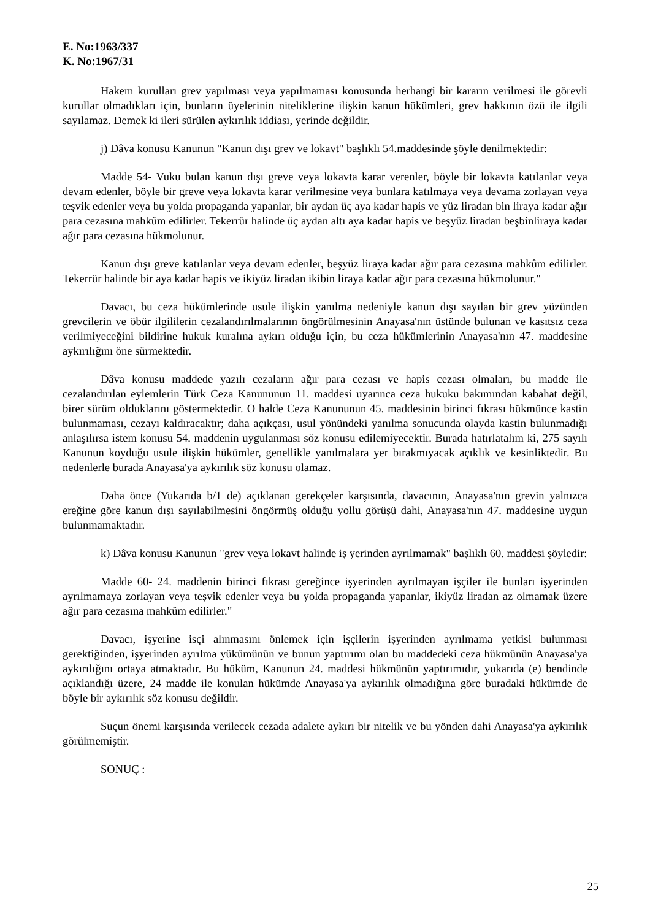E. No:1963/337
K. No:1967/31
Hakem kurulları grev yapılması veya yapılmaması konusunda herhangi bir kararın verilmesi ile görevli kurullar olmadıkları için, bunların üyelerinin niteliklerine ilişkin kanun hükümleri, grev hakkının özü ile ilgili sayılamaz. Demek ki ileri sürülen aykırılık iddiası, yerinde değildir.
j) Dâva konusu Kanunun "Kanun dışı grev ve lokavt" başlıklı 54.maddesinde şöyle denilmektedir:
Madde 54- Vuku bulan kanun dışı greve veya lokavta karar verenler, böyle bir lokavta katılanlar veya devam edenler, böyle bir greve veya lokavta karar verilmesine veya bunlara katılmaya veya devama zorlayan veya teşvik edenler veya bu yolda propaganda yapanlar, bir aydan üç aya kadar hapis ve yüz liradan bin liraya kadar ağır para cezasına mahkûm edilirler. Tekerrür halinde üç aydan altı aya kadar hapis ve beşyüz liradan beşbinliraya kadar ağır para cezasına hükmolunur.
Kanun dışı greve katılanlar veya devam edenler, beşyüz liraya kadar ağır para cezasına mahkûm edilirler. Tekerrür halinde bir aya kadar hapis ve ikiyüz liradan ikibin liraya kadar ağır para cezasına hükmolunur."
Davacı, bu ceza hükümlerinde usule ilişkin yanılma nedeniyle kanun dışı sayılan bir grev yüzünden grevcilerin ve öbür ilgililerin cezalandırılmalarının öngörülmesinin Anayasa'nın üstünde bulunan ve kasıtsız ceza verilmiyeceğini bildirine hukuk kuralına aykırı olduğu için, bu ceza hükümlerinin Anayasa'nın 47. maddesine aykırılığını öne sürmektedir.
Dâva konusu maddede yazılı cezaların ağır para cezası ve hapis cezası olmaları, bu madde ile cezalandırılan eylemlerin Türk Ceza Kanununun 11. maddesi uyarınca ceza hukuku bakımından kabahat değil, birer sürüm olduklarını göstermektedir. O halde Ceza Kanununun 45. maddesinin birinci fıkrası hükmünce kastin bulunmaması, cezayı kaldıracaktır; daha açıkçası, usul yönündeki yanılma sonucunda olayda kastin bulunmadığı anlaşılırsa istem konusu 54. maddenin uygulanması söz konusu edilemiyecektir. Burada hatırlatalım ki, 275 sayılı Kanunun koyduğu usule ilişkin hükümler, genellikle yanılmalara yer bırakmıyacak açıklık ve kesinliktedir. Bu nedenlerle burada Anayasa'ya aykırılık söz konusu olamaz.
Daha önce (Yukarıda b/1 de) açıklanan gerekçeler karşısında, davacının, Anayasa'nın grevin yalnızca ereğine göre kanun dışı sayılabilmesini öngörmüş olduğu yollu görüşü dahi, Anayasa'nın 47. maddesine uygun bulunmamaktadır.
k) Dâva konusu Kanunun "grev veya lokavt halinde iş yerinden ayrılmamak" başlıklı 60. maddesi şöyledir:
Madde 60- 24. maddenin birinci fıkrası gereğince işyerinden ayrılmayan işçiler ile bunları işyerinden ayrılmamaya zorlayan veya teşvik edenler veya bu yolda propaganda yapanlar, ikiyüz liradan az olmamak üzere ağır para cezasına mahkûm edilirler."
Davacı, işyerine isçi alınmasını önlemek için işçilerin işyerinden ayrılmama yetkisi bulunması gerektiğinden, işyerinden ayrılma yükümünün ve bunun yaptırımı olan bu maddedeki ceza hükmünün Anayasa'ya aykırılığını ortaya atmaktadır. Bu hüküm, Kanunun 24. maddesi hükmünün yaptırımıdır, yukarıda (e) bendinde açıklandığı üzere, 24 madde ile konulan hükümde Anayasa'ya aykırılık olmadığına göre buradaki hükümde de böyle bir aykırılık söz konusu değildir.
Suçun önemi karşısında verilecek cezada adalete aykırı bir nitelik ve bu yönden dahi Anayasa'ya aykırılık görülmemiştir.
SONUÇ :
25